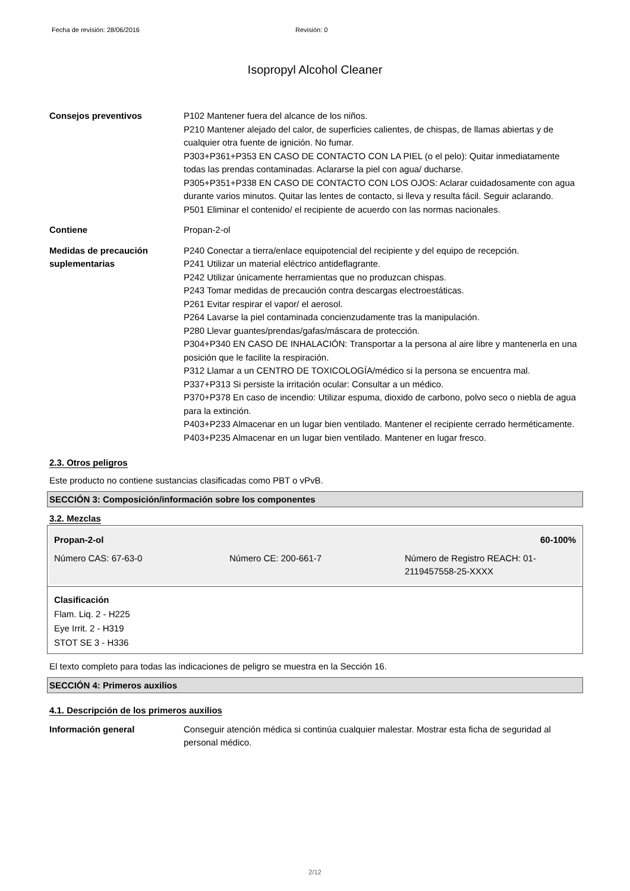Fecha de revisión: 28/06/2016 Revisión: 0
Isopropyl Alcohol Cleaner
Consejos preventivos P102 Mantener fuera del alcance de los niños.
P210 Mantener alejado del calor, de superficies calientes, de chispas, de llamas abiertas y de cualquier otra fuente de ignición. No fumar.
P303+P361+P353 EN CASO DE CONTACTO CON LA PIEL (o el pelo): Quitar inmediatamente todas las prendas contaminadas. Aclararse la piel con agua/ ducharse.
P305+P351+P338 EN CASO DE CONTACTO CON LOS OJOS: Aclarar cuidadosamente con agua durante varios minutos. Quitar las lentes de contacto, si lleva y resulta fácil. Seguir aclarando.
P501 Eliminar el contenido/ el recipiente de acuerdo con las normas nacionales.
Contiene Propan-2-ol
Medidas de precaución suplementarias
P240 Conectar a tierra/enlace equipotencial del recipiente y del equipo de recepción.
P241 Utilizar un material eléctrico antideflagrante.
P242 Utilizar únicamente herramientas que no produzcan chispas.
P243 Tomar medidas de precaución contra descargas electroestáticas.
P261 Evitar respirar el vapor/ el aerosol.
P264 Lavarse la piel contaminada concienzudamente tras la manipulación.
P280 Llevar guantes/prendas/gafas/máscara de protección.
P304+P340 EN CASO DE INHALACIÓN: Transportar a la persona al aire libre y mantenerla en una posición que le facilite la respiración.
P312 Llamar a un CENTRO DE TOXICOLOGÍA/médico si la persona se encuentra mal.
P337+P313 Si persiste la irritación ocular: Consultar a un médico.
P370+P378 En caso de incendio: Utilizar espuma, dioxido de carbono, polvo seco o niebla de agua para la extinción.
P403+P233 Almacenar en un lugar bien ventilado. Mantener el recipiente cerrado herméticamente.
P403+P235 Almacenar en un lugar bien ventilado. Mantener en lugar fresco.
2.3. Otros peligros
Este producto no contiene sustancias clasificadas como PBT o vPvB.
SECCIÓN 3: Composición/información sobre los componentes
3.2. Mezclas
| Propan-2-ol | | 60-100% |
| Número CAS: 67-63-0 | Número CE: 200-661-7 | Número de Registro REACH: 01-2119457558-25-XXXX |
Clasificación
Flam. Liq. 2 - H225
Eye Irrit. 2 - H319
STOT SE 3 - H336
El texto completo para todas las indicaciones de peligro se muestra en la Sección 16.
SECCIÓN 4: Primeros auxilios
4.1. Descripción de los primeros auxilios
Información general Conseguir atención médica si continúa cualquier malestar. Mostrar esta ficha de seguridad al personal médico.
2/12